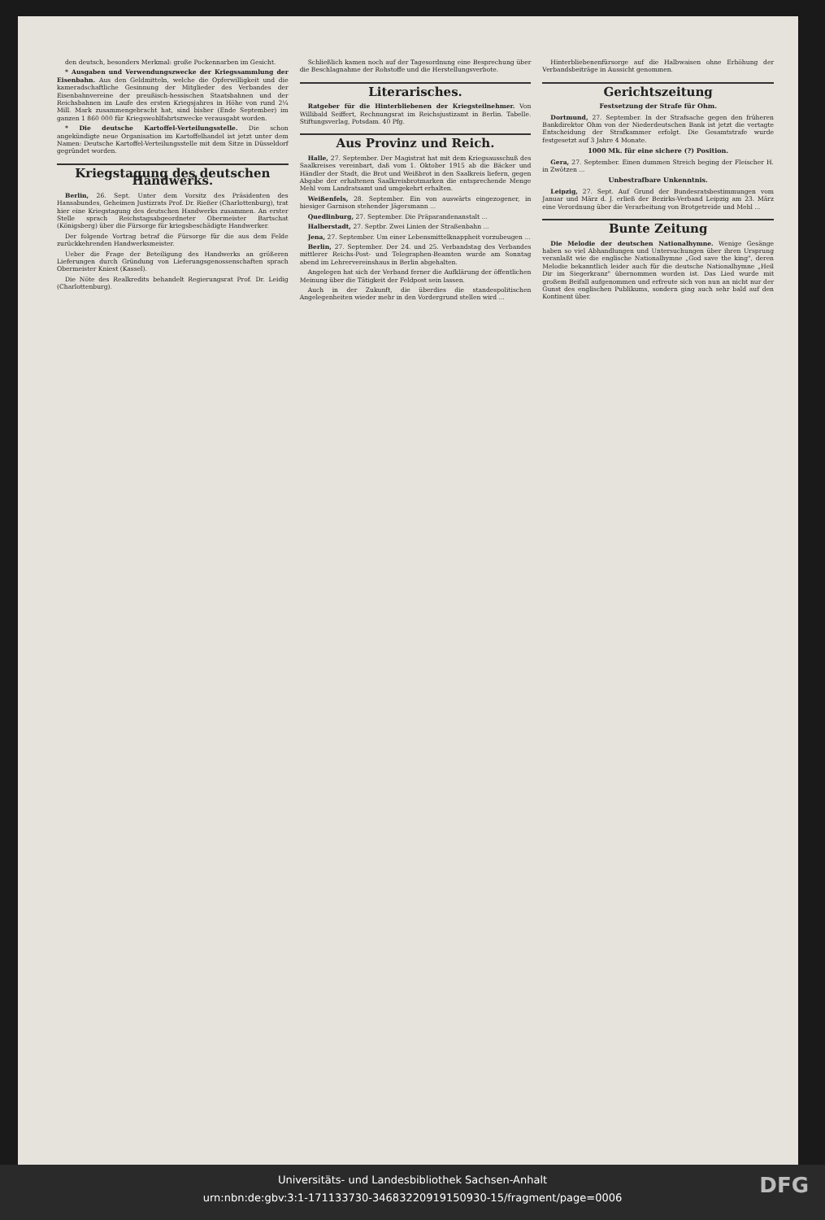den deutsch, besonders Merkmal: große Pockennarben im Gesicht.
* Ausgaben und Verwendungszwecke der Kriegssammlung der Eisenbahn. Aus den Geldmitteln, welche die Opferwilligkeit und die kameradschaftliche Gesinnung der Mitglieder des Verbandes der Eisenbahnvereine der preußisch-hessischen Staatsbahnen und der Reichsbahnen im Laufe des ersten Kriegsjahres in Höhe von rund 2¼ Mill. Mark zusammengebracht hat, sind bisher (Ende September) im ganzen 1 860 000 für Kriegswohlfahrtszwecke verausgabt worden.
* Die deutsche Kartoffel-Verteilungsstelle. Die schon angekündigte neue Organisation im Kartoffelhandel ist jetzt unter dem Namen: Deutsche Kartoffel-Verteilungsstelle mit dem Sitze in Düsseldorf gegründet worden.
Kriegstagung des deutschen Handwerks.
Berlin, 26. Sept. Unter dem Vorsitz des Präsidenten des Hansabundes, Geheimen Justizrats Prof. Dr. Rießer (Charlottenburg), trat hier eine Kriegstagung des deutschen Handwerks zusammen. An erster Stelle sprach Reichstagsabgeordneter Obermeister Bartschat (Königsberg) über die Fürsorge für kriegsbeschädigte Handwerker.
Der folgende Vortrag betraf die Fürsorge für die aus dem Felde zurückkehrenden Handwerksmeister.
Ueber die Frage der Beteiligung des Handwerks an größeren Lieferungen durch Gründung von Lieferungsgenossenschaften sprach Obermeister Kniest (Kassel).
Die Nöte des Realkredits behandelt Regierungsrat Prof. Dr. Leidig (Charlottenburg).
Schließlich kamen noch auf der Tagesordnung eine Besprechung über die Beschlagnahme der Rohstoffe und die Herstellungsverbote.
Literarisches.
Ratgeber für die Hinterbliebenen der Kriegsteilnehmer. Von Willibald Seiffert, Rechnungsrat im Reichsjustizamt in Berlin. Tabelle. Stiftungsverlag, Potsdam. 40 Pfg.
Aus Provinz und Reich.
Halle, 27. September. Der Magistrat hat mit dem Kriegsausschuß des Saalkreises vereinbart, daß vom 1. Oktober 1915 ab die Bäcker und Händler der Stadt, die Brot und Weißbrot in den Saalkreis liefern, gegen Abgabe der erhaltenen Saalkreisbrotmarken die entsprechende Menge Mehl vom Landratsamt und umgekehrt erhalten.
Weißenfels, 28. September. Ein von auswärts eingezogener, in hiesiger Garnison stehender Jägersmann ...
Quedlinburg, 27. September. Die Präparandenanstalt ...
Halberstadt, 27. Septbr. Zwei Linien der Straßenbahn ...
Jena, 27. September. Um einer Lebensmittelknappheit vorzubeugen ...
Berlin, 27. September. Der 24. und 25. Verbandstag des Verbandes mittlerer Reichs-Post- und Telegraphen-Beamten wurde am Sonntag abend im Lehrervereinshaus in Berlin abgehalten.
Angelegen hat sich der Verband ferner die Aufklärung der öffentlichen Meinung über die Tätigkeit der Feldpost sein lassen.
Auch in der Zukunft, die überdies die standespolitischen Angelegenheiten wieder mehr in den Vordergrund stellen wird ...
Hinterbliebenenfürsorge auf die Halbwaisen ohne Erhöhung der Verbandsbeiträge in Aussicht genommen.
Gerichtszeitung
Festsetzung der Strafe für Ohm.
Dortmund, 27. September. In der Strafsache gegen den früheren Bankdirektor Ohm von der Niederdeutschen Bank ist jetzt die vertagte Entscheidung der Strafkammer erfolgt. Die Gesamtstrafe wurde festgesetzt auf 3 Jahre 4 Monate.
1000 Mk. für eine sichere (?) Position.
Gera, 27. September. Einen dummen Streich beging der Fleischer H. in Zwötzen ...
Unbestrafbare Unkenntnis.
Leipzig, 27. Sept. Auf Grund der Bundesratsbestimmungen vom Januar und März d. J. erließ der Bezirks-Verband Leipzig am 23. März eine Verordnung über die Verarbeitung von Brotgetreide und Mehl ...
Bunte Zeitung
Die Melodie der deutschen Nationalhymne. Wenige Gesänge haben so viel Abhandlungen und Untersuchungen über ihren Ursprung veranlaßt wie die englische Nationalhymne „God save the king", deren Melodie bekanntlich leider auch für die deutsche Nationalhymne „Heil Dir im Siegerkranz" übernommen worden ist. Das Lied wurde mit großem Beifall aufgenommen und erfreute sich von nun an nicht nur der Gunst des englischen Publikums, sondern ging auch sehr bald auf den Kontinent über.
Universitäts- und Landesbibliothek Sachsen-Anhalt
urn:nbn:de:gbv:3:1-171133730-34683220919150930-15/fragment/page=0006
DFG